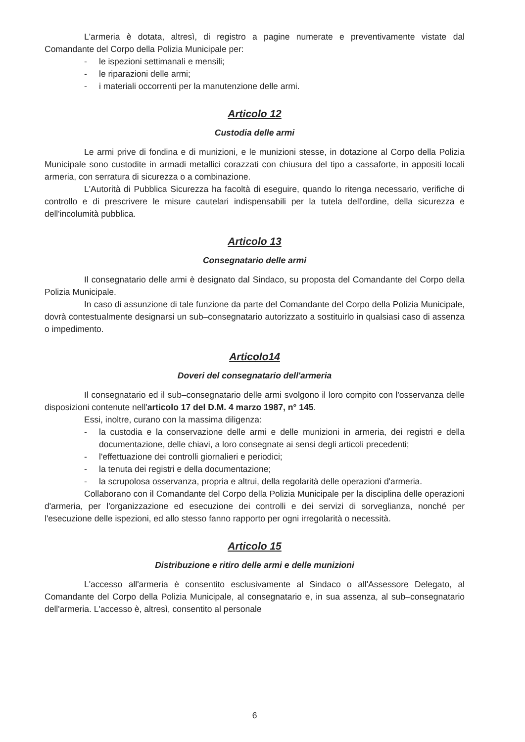L'armeria è dotata, altresì, di registro a pagine numerate e preventivamente vistate dal Comandante del Corpo della Polizia Municipale per:
- le ispezioni settimanali e mensili;
- le riparazioni delle armi;
- i materiali occorrenti per la manutenzione delle armi.
Articolo 12
Custodia delle armi
Le armi prive di fondina e di munizioni, e le munizioni stesse, in dotazione al Corpo della Polizia Municipale sono custodite in armadi metallici corazzati con chiusura del tipo a cassaforte, in appositi locali armeria, con serratura di sicurezza o a combinazione.
L'Autorità di Pubblica Sicurezza ha facoltà di eseguire, quando lo ritenga necessario, verifiche di controllo e di prescrivere le misure cautelari indispensabili per la tutela dell'ordine, della sicurezza e dell'incolumità pubblica.
Articolo 13
Consegnatario delle armi
Il consegnatario delle armi è designato dal Sindaco, su proposta del Comandante del Corpo della Polizia Municipale.
In caso di assunzione di tale funzione da parte del Comandante del Corpo della Polizia Municipale, dovrà contestualmente designarsi un sub–consegnatario autorizzato a sostituirlo in qualsiasi caso di assenza o impedimento.
Articolo14
Doveri del consegnatario dell'armeria
Il consegnatario ed il sub–consegnatario delle armi svolgono il loro compito con l'osservanza delle disposizioni contenute nell'articolo 17 del D.M. 4 marzo 1987, n° 145.
Essi, inoltre, curano con la massima diligenza:
- la custodia e la conservazione delle armi e delle munizioni in armeria, dei registri e della documentazione, delle chiavi, a loro consegnate ai sensi degli articoli precedenti;
- l'effettuazione dei controlli giornalieri e periodici;
- la tenuta dei registri e della documentazione;
- la scrupolosa osservanza, propria e altrui, della regolarità delle operazioni d'armeria.
Collaborano con il Comandante del Corpo della Polizia Municipale per la disciplina delle operazioni d'armeria, per l'organizzazione ed esecuzione dei controlli e dei servizi di sorveglianza, nonché per l'esecuzione delle ispezioni, ed allo stesso fanno rapporto per ogni irregolarità o necessità.
Articolo 15
Distribuzione e ritiro delle armi e delle munizioni
L'accesso all'armeria è consentito esclusivamente al Sindaco o all'Assessore Delegato, al Comandante del Corpo della Polizia Municipale, al consegnatario e, in sua assenza, al sub–consegnatario dell'armeria. L'accesso è, altresì, consentito al personale
6